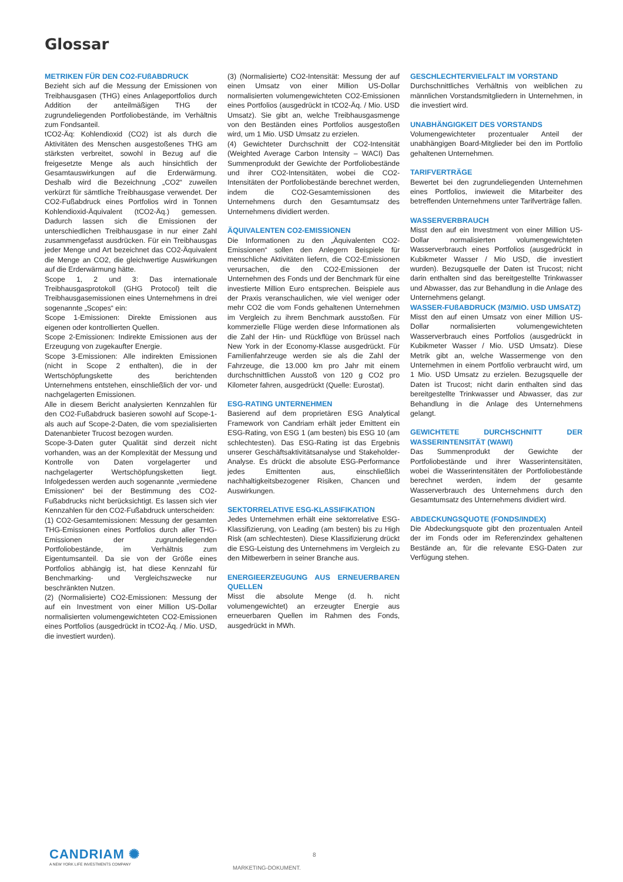Glossar
METRIKEN FÜR DEN CO2-FUßABDRUCK
Bezieht sich auf die Messung der Emissionen von Treibhausgasen (THG) eines Anlageportfolios durch Addition der anteilmäßigen THG der zugrundeliegenden Portfoliobestände, im Verhältnis zum Fondsanteil.
tCO2-Äq: Kohlendioxid (CO2) ist als durch die Aktivitäten des Menschen ausgestoßenes THG am stärksten verbreitet, sowohl in Bezug auf die freigesetzte Menge als auch hinsichtlich der Gesamtauswirkungen auf die Erderwärmung. Deshalb wird die Bezeichnung „CO2“ zuweilen verkürzt für sämtliche Treibhausgase verwendet. Der CO2-Fußabdruck eines Portfolios wird in Tonnen Kohlendioxid-Äquivalent (tCO2-Äq.) gemessen. Dadurch lassen sich die Emissionen der unterschiedlichen Treibhausgase in nur einer Zahl zusammengefasst ausdrücken. Für ein Treibhausgas jeder Menge und Art bezeichnet das CO2-Äquivalent die Menge an CO2, die gleichwertige Auswirkungen auf die Erderwärmung hätte.
Scope 1, 2 und 3: Das internationale Treibhausgasprotokoll (GHG Protocol) teilt die Treibhausgasemissionen eines Unternehmens in drei sogenannte „Scopes“ ein:
Scope 1-Emissionen: Direkte Emissionen aus eigenen oder kontrollierten Quellen.
Scope 2-Emissionen: Indirekte Emissionen aus der Erzeugung von zugekaufter Energie.
Scope 3-Emissionen: Alle indirekten Emissionen (nicht in Scope 2 enthalten), die in der Wertschöpfungskette des berichtenden Unternehmens entstehen, einschließlich der vor- und nachgelagerten Emissionen.
Alle in diesem Bericht analysierten Kennzahlen für den CO2-Fußabdruck basieren sowohl auf Scope-1- als auch auf Scope-2-Daten, die vom spezialisierten Datenanbieter Trucost bezogen wurden.
Scope-3-Daten guter Qualität sind derzeit nicht vorhanden, was an der Komplexität der Messung und Kontrolle von Daten vorgelagerter und nachgelagerter Wertschöpfungsketten liegt. Infolgedessen werden auch sogenannte „vermiedene Emissionen“ bei der Bestimmung des CO2-Fußabdrucks nicht berücksichtigt. Es lassen sich vier Kennzahlen für den CO2-Fußabdruck unterscheiden:
(1) CO2-Gesamtemissionen: Messung der gesamten THG-Emissionen eines Portfolios durch aller THG-Emissionen der zugrundeliegenden Portfoliobestände, im Verhältnis zum Eigentumsanteil. Da sie von der Größe eines Portfolios abhängig ist, hat diese Kennzahl für Benchmarking- und Vergleichszwecke nur beschränkten Nutzen.
(2) (Normalisierte) CO2-Emissionen: Messung der auf ein Investment von einer Million US-Dollar normalisierten volumengewichteten CO2-Emissionen eines Portfolios (ausgedrückt in tCO2-Äq. / Mio. USD, die investiert wurden).
(3) (Normalisierte) CO2-Intensität: Messung der auf einen Umsatz von einer Million US-Dollar normalisierten volumengewichteten CO2-Emissionen eines Portfolios (ausgedrückt in tCO2-Äq. / Mio. USD Umsatz). Sie gibt an, welche Treibhausgasmenge von den Beständen eines Portfolios ausgestoßen wird, um 1 Mio. USD Umsatz zu erzielen.
(4) Gewichteter Durchschnitt der CO2-Intensität (Weighted Average Carbon Intensity – WACI) Das Summenprodukt der Gewichte der Portfoliobestände und ihrer CO2-Intensitäten, wobei die CO2-Intensitäten der Portfoliobestände berechnet werden, indem die CO2-Gesamtemissionen des Unternehmens durch den Gesamtumsatz des Unternehmens dividiert werden.
ÄQUIVALENTEN CO2-EMISSIONEN
Die Informationen zu den „Äquivalenten CO2-Emissionen“ sollen den Anlegern Beispiele für menschliche Aktivitäten liefern, die CO2-Emissionen verursachen, die den CO2-Emissionen der Unternehmen des Fonds und der Benchmark für eine investierte Million Euro entsprechen. Beispiele aus der Praxis veranschaulichen, wie viel weniger oder mehr CO2 die vom Fonds gehaltenen Unternehmen im Vergleich zu ihrem Benchmark ausstoßen. Für kommerzielle Flüge werden diese Informationen als die Zahl der Hin- und Rückflüge von Brüssel nach New York in der Economy-Klasse ausgedrückt. Für Familienfahrzeuge werden sie als die Zahl der Fahrzeuge, die 13.000 km pro Jahr mit einem durchschnittlichen Ausstoß von 120 g CO2 pro Kilometer fahren, ausgedrückt (Quelle: Eurostat).
ESG-RATING UNTERNEHMEN
Basierend auf dem proprietären ESG Analytical Framework von Candriam erhält jeder Emittent ein ESG-Rating, von ESG 1 (am besten) bis ESG 10 (am schlechtesten). Das ESG-Rating ist das Ergebnis unserer Geschäftsaktivitätsanalyse und Stakeholder-Analyse. Es drückt die absolute ESG-Performance jedes Emittenten aus, einschließlich nachhaltigkeitsbezogener Risiken, Chancen und Auswirkungen.
SEKTORRELATIVE ESG-KLASSIFIKATION
Jedes Unternehmen erhält eine sektorrelative ESG-Klassifizierung, von Leading (am besten) bis zu High Risk (am schlechtesten). Diese Klassifizierung drückt die ESG-Leistung des Unternehmens im Vergleich zu den Mitbewerbern in seiner Branche aus.
ENERGIEERZEUGUNG AUS ERNEUERBAREN QUELLEN
Misst die absolute Menge (d. h. nicht volumengewichtet) an erzeugter Energie aus erneuerbaren Quellen im Rahmen des Fonds, ausgedrückt in MWh.
GESCHLECHTERVIELFALT IM VORSTAND
Durchschnittliches Verhältnis von weiblichen zu männlichen Vorstandsmitgliedern in Unternehmen, in die investiert wird.
UNABHÄNGIGKEIT DES VORSTANDS
Volumengewichteter prozentualer Anteil der unabhängigen Board-Mitglieder bei den im Portfolio gehaltenen Unternehmen.
TARIFVERTRÄGE
Bewertet bei den zugrundeliegenden Unternehmen eines Portfolios, inwieweit die Mitarbeiter des betreffenden Unternehmens unter Tarifverträge fallen.
WASSERVERBRAUCH
Misst den auf ein Investment von einer Million US-Dollar normalisierten volumengewichteten Wasserverbrauch eines Portfolios (ausgedrückt in Kubikmeter Wasser / Mio USD, die investiert wurden). Bezugsquelle der Daten ist Trucost; nicht darin enthalten sind das bereitgestellte Trinkwasser und Abwasser, das zur Behandlung in die Anlage des Unternehmens gelangt.
WASSER-FUßABDRUCK (M3/MIO. USD UMSATZ)
Misst den auf einen Umsatz von einer Million US-Dollar normalisierten volumengewichteten Wasserverbrauch eines Portfolios (ausgedrückt in Kubikmeter Wasser / Mio. USD Umsatz). Diese Metrik gibt an, welche Wassermenge von den Unternehmen in einem Portfolio verbraucht wird, um 1 Mio. USD Umsatz zu erzielen. Bezugsquelle der Daten ist Trucost; nicht darin enthalten sind das bereitgestellte Trinkwasser und Abwasser, das zur Behandlung in die Anlage des Unternehmens gelangt.
GEWICHTETE DURCHSCHNITT DER WASSERINTENSITÄT (WAWI)
Das Summenprodukt der Gewichte der Portfoliobestände und ihrer Wasserintensitäten, wobei die Wasserintensitäten der Portfoliobestände berechnet werden, indem der gesamte Wasserverbrauch des Unternehmens durch den Gesamtumsatz des Unternehmens dividiert wird.
ABDECKUNGSQUOTE (FONDS/INDEX)
Die Abdeckungsquote gibt den prozentualen Anteil der im Fonds oder im Referenzindex gehaltenen Bestände an, für die relevante ESG-Daten zur Verfügung stehen.
CANDRIAM ✺
A NEW YORK LIFE INVESTMENTS COMPANY
8
MARKETING-DOKUMENT.